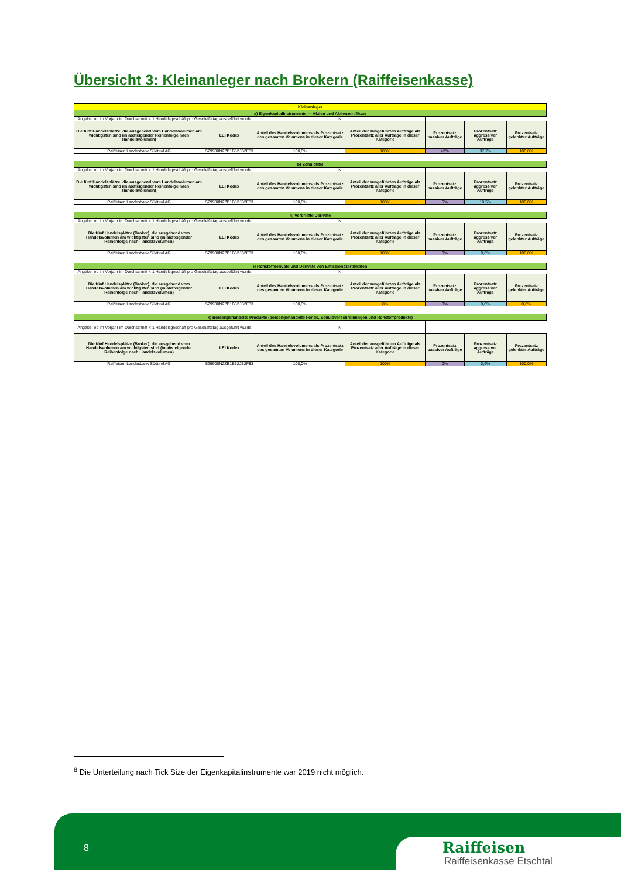Übersicht 3: Kleinanleger nach Brokern (Raiffeisenkasse)
| Kleinanleger | | | | | | |
| a) Eigenkapitalinstrumente — Aktien und Aktienzertifikate | | | | | | |
| Angabe, ob im Vorjahr im Durchschnitt < 1 Handelsgeschäft pro Geschäftstag ausgeführt wurde | | N | | | | |
| Die fünf Handelsplätze, die ausgehend vom Handelsvolumen am wichtigsten sind (in absteigender Reihenfolge nach Handelsvolumen) | LEI Kodex | Anteil des Handelsvolumens als Prozentsatz des gesamten Volumens in dieser Kategorie | Anteil der ausgeführten Aufträge als Prozentsatz aller Aufträge in dieser Kategorie | Prozentsatz passiver Aufträge | Prozentsatz aggressiver Aufträge | Prozentsatz gelenkter Aufträge |
| Raiffeisen Landesbank Südtirol AG | 529900N2ZB1B52JB2F83 | 100,0% | 100% | 42% | 37,7% | 100,0% |
| b) Schuldtitel | | | | | | |
| Angabe, ob im Vorjahr im Durchschnitt < 1 Handelsgeschäft pro Geschäftstag ausgeführt wurde | | N | | | | |
| Die fünf Handelsplätze, die ausgehend vom Handelsvolumen am wichtigsten sind (in absteigender Reihenfolge nach Handelsvolumen) | LEI Kodex | Anteil des Handelsvolumens als Prozentsatz des gesamten Volumens in dieser Kategorie | Anteil der ausgeführten Aufträge als Prozentsatz aller Aufträge in dieser Kategorie | Prozentsatz passiver Aufträge | Prozentsatz aggressiver Aufträge | Prozentsatz gelenkter Aufträge |
| Raiffeisen Landesbank Südtirol AG | 529900N2ZB1B52JB2F83 | 100,0% | 100% | 6% | 10,5% | 100,0% |
| h) Verbriefte Derivate | | | | | | |
| Angabe, ob im Vorjahr im Durchschnitt < 1 Handelsgeschäft pro Geschäftstag ausgeführt wurde | | N | | | | |
| Die fünf Handelsplätze (Broker), die ausgehend vom Handelsvolumen am wichtigsten sind (in absteigender Reihenfolge nach Handelsvolumen) | LEI Kodex | Anteil des Handelsvolumens als Prozentsatz des gesamten Volumens in dieser Kategorie | Anteil der ausgeführten Aufträge als Prozentsatz aller Aufträge in dieser Kategorie | Prozentsatz passiver Aufträge | Prozentsatz aggressiver Aufträge | Prozentsatz gelenkter Aufträge |
| Raiffeisen Landesbank Südtirol AG | 529900N2ZB1B52JB2F83 | 100,0% | 100% | 0% | 0,6% | 100,0% |
| i) Rohstoffderivate und Derivate von Emissionszertifikaten | | | | | | |
| Angabe, ob im Vorjahr im Durchschnitt < 1 Handelsgeschäft pro Geschäftstag ausgeführt wurde | | N | | | | |
| Die fünf Handelsplätze (Broker), die ausgehend vom Handelsvolumen am wichtigsten sind (in absteigender Reihenfolge nach Handelsvolumen) | LEI Kodex | Anteil des Handelsvolumens als Prozentsatz des gesamten Volumens in dieser Kategorie | Anteil der ausgeführten Aufträge als Prozentsatz aller Aufträge in dieser Kategorie | Prozentsatz passiver Aufträge | Prozentsatz aggressiver Aufträge | Prozentsatz gelenkter Aufträge |
| Raiffeisen Landesbank Südtirol AG | 529900N2ZB1B52JB2F83 | 100,0% | 0% | 0% | 0,0% | 0,0% |
| k) Börsengehandelte Produkte (börsengehandelte Fonds, Schuldverschreibungen und Rohstoffprodukte) | | | | | | |
| Angabe, ob im Vorjahr im Durchschnitt < 1 Handelsgeschäft pro Geschäftstag ausgeführt wurde | | N | | | | |
| Die fünf Handelsplätze (Broker), die ausgehend vom Handelsvolumen am wichtigsten sind (in absteigender Reihenfolge nach Handelsvolumen) | LEI Kodex | Anteil des Handelsvolumens als Prozentsatz des gesamten Volumens in dieser Kategorie | Anteil der ausgeführten Aufträge als Prozentsatz aller Aufträge in dieser Kategorie | Prozentsatz passiver Aufträge | Prozentsatz aggressiver Aufträge | Prozentsatz gelenkter Aufträge |
| Raiffeisen Landesbank Südtirol AG | 529900N2ZB1B52JB2F83 | 100,0% | 100% | 0% | 0,6% | 100,0% |
<sup>8</sup> Die Unterteilung nach Tick Size der Eigenkapitalinstrumente war 2019 nicht möglich.
8
Raiffeisen
Raiffeisenkasse Etschtal